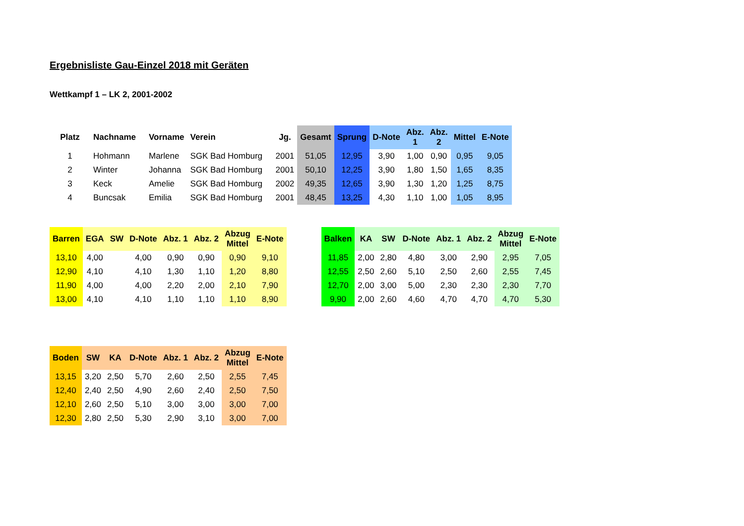Ergebnisliste Gau-Einzel 2018 mit Geräten
Wettkampf 1 – LK 2, 2001-2002
| Platz | Nachname | Vorname | Verein | Jg. | Gesamt | Sprung | D-Note | Abz. 1 | Abz. 2 | Mittel | E-Note |
| --- | --- | --- | --- | --- | --- | --- | --- | --- | --- | --- | --- |
| 1 | Hohmann | Marlene | SGK Bad Homburg | 2001 | 51,05 | 12,95 | 3,90 | 1,00 | 0,90 | 0,95 | 9,05 |
| 2 | Winter | Johanna | SGK Bad Homburg | 2001 | 50,10 | 12,25 | 3,90 | 1,80 | 1,50 | 1,65 | 8,35 |
| 3 | Keck | Amelie | SGK Bad Homburg | 2002 | 49,35 | 12,65 | 3,90 | 1,30 | 1,20 | 1,25 | 8,75 |
| 4 | Buncsak | Emilia | SGK Bad Homburg | 2001 | 48,45 | 13,25 | 4,30 | 1,10 | 1,00 | 1,05 | 8,95 |
| Barren | EGA | SW | D-Note | Abz. 1 | Abz. 2 | Abzug Mittel | E-Note |
| --- | --- | --- | --- | --- | --- | --- | --- |
| 13,10 | 4,00 | | 4,00 | 0,90 | 0,90 | 0,90 | 9,10 |
| 12,90 | 4,10 | | 4,10 | 1,30 | 1,10 | 1,20 | 8,80 |
| 11,90 | 4,00 | | 4,00 | 2,20 | 2,00 | 2,10 | 7,90 |
| 13,00 | 4,10 | | 4,10 | 1,10 | 1,10 | 1,10 | 8,90 |
| Balken | KA | SW | D-Note | Abz. 1 | Abz. 2 | Abzug Mittel | E-Note |
| --- | --- | --- | --- | --- | --- | --- | --- |
| 11,85 | 2,00 | 2,80 | 4,80 | 3,00 | 2,90 | 2,95 | 7,05 |
| 12,55 | 2,50 | 2,60 | 5,10 | 2,50 | 2,60 | 2,55 | 7,45 |
| 12,70 | 2,00 | 3,00 | 5,00 | 2,30 | 2,30 | 2,30 | 7,70 |
| 9,90 | 2,00 | 2,60 | 4,60 | 4,70 | 4,70 | 4,70 | 5,30 |
| Boden | SW | KA | D-Note | Abz. 1 | Abz. 2 | Abzug Mittel | E-Note |
| --- | --- | --- | --- | --- | --- | --- | --- |
| 13,15 | 3,20 | 2,50 | 5,70 | 2,60 | 2,50 | 2,55 | 7,45 |
| 12,40 | 2,40 | 2,50 | 4,90 | 2,60 | 2,40 | 2,50 | 7,50 |
| 12,10 | 2,60 | 2,50 | 5,10 | 3,00 | 3,00 | 3,00 | 7,00 |
| 12,30 | 2,80 | 2,50 | 5,30 | 2,90 | 3,10 | 3,00 | 7,00 |